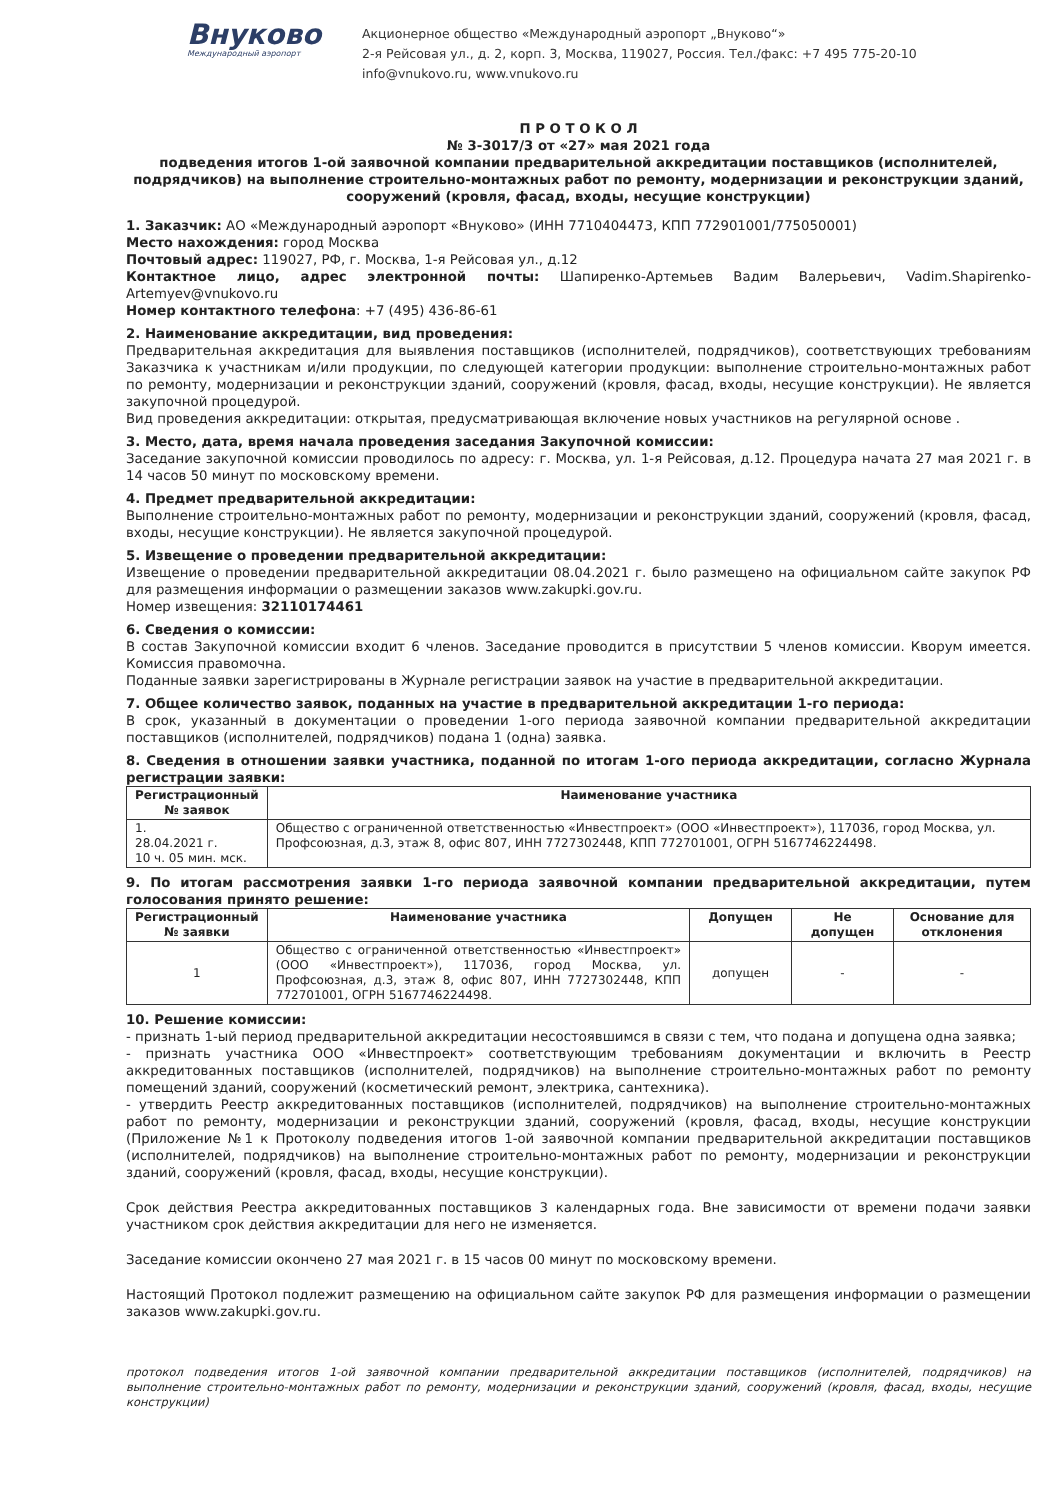Внуково
Международный аэропорт
Акционерное общество «Международный аэропорт „Внуково“»
2-я Рейсовая ул., д. 2, корп. 3, Москва, 119027, Россия. Тел./факс: +7 495 775-20-10
info@vnukovo.ru, www.vnukovo.ru
П Р О Т О К О Л
№ 3-3017/3 от «27» мая 2021 года
подведения итогов 1-ой заявочной компании предварительной аккредитации поставщиков (исполнителей, подрядчиков) на выполнение строительно-монтажных работ по ремонту, модернизации и реконструкции зданий, сооружений (кровля, фасад, входы, несущие конструкции)
1. Заказчик: АО «Международный аэропорт «Внуково» (ИНН 7710404473, КПП 772901001/775050001)
Место нахождения: город Москва
Почтовый адрес: 119027, РФ, г. Москва, 1-я Рейсовая ул., д.12
Контактное лицо, адрес электронной почты: Шапиренко-Артемьев Вадим Валерьевич, Vadim.Shapirenko-Artemyev@vnukovo.ru
Номер контактного телефона: +7 (495) 436-86-61
2. Наименование аккредитации, вид проведения:
Предварительная аккредитация для выявления поставщиков (исполнителей, подрядчиков), соответствующих требованиям Заказчика к участникам и/или продукции, по следующей категории продукции: выполнение строительно-монтажных работ по ремонту, модернизации и реконструкции зданий, сооружений (кровля, фасад, входы, несущие конструкции). Не является закупочной процедурой.
Вид проведения аккредитации: открытая, предусматривающая включение новых участников на регулярной основе .
3. Место, дата, время начала проведения заседания Закупочной комиссии:
Заседание закупочной комиссии проводилось по адресу: г. Москва, ул. 1-я Рейсовая, д.12. Процедура начата 27 мая 2021 г. в 14 часов 50 минут по московскому времени.
4. Предмет предварительной аккредитации:
Выполнение строительно-монтажных работ по ремонту, модернизации и реконструкции зданий, сооружений (кровля, фасад, входы, несущие конструкции). Не является закупочной процедурой.
5. Извещение о проведении предварительной аккредитации:
Извещение о проведении предварительной аккредитации 08.04.2021 г. было размещено на официальном сайте закупок РФ для размещения информации о размещении заказов www.zakupki.gov.ru.
Номер извещения: 32110174461
6. Сведения о комиссии:
В состав Закупочной комиссии входит 6 членов. Заседание проводится в присутствии 5 членов комиссии. Кворум имеется. Комиссия правомочна.
Поданные заявки зарегистрированы в Журнале регистрации заявок на участие в предварительной аккредитации.
7. Общее количество заявок, поданных на участие в предварительной аккредитации 1-го периода:
В срок, указанный в документации о проведении 1-ого периода заявочной компании предварительной аккредитации поставщиков (исполнителей, подрядчиков) подана 1 (одна) заявка.
8. Сведения в отношении заявки участника, поданной по итогам 1-ого периода аккредитации, согласно Журнала регистрации заявки:
| Регистрационный № заявок | Наименование участника |
| --- | --- |
| 1. 28.04.2021 г. 10 ч. 05 мин. мск. | Общество с ограниченной ответственностью «Инвестпроект» (ООО «Инвестпроект»), 117036, город Москва, ул. Профсоюзная, д.3, этаж 8, офис 807, ИНН 7727302448, КПП 772701001, ОГРН 5167746224498. |
9. По итогам рассмотрения заявки 1-го периода заявочной компании предварительной аккредитации, путем голосования принято решение:
| Регистрационный № заявки | Наименование участника | Допущен | Не допущен | Основание для отклонения |
| --- | --- | --- | --- | --- |
| 1 | Общество с ограниченной ответственностью «Инвестпроект» (ООО «Инвестпроект»), 117036, город Москва, ул. Профсоюзная, д.3, этаж 8, офис 807, ИНН 7727302448, КПП 772701001, ОГРН 5167746224498. | допущен | - | - |
10. Решение комиссии:
- признать 1-ый период предварительной аккредитации несостоявшимся в связи с тем, что подана и допущена одна заявка;
- признать участника ООО «Инвестпроект» соответствующим требованиям документации и включить в Реестр аккредитованных поставщиков (исполнителей, подрядчиков) на выполнение строительно-монтажных работ по ремонту помещений зданий, сооружений (косметический ремонт, электрика, сантехника).
- утвердить Реестр аккредитованных поставщиков (исполнителей, подрядчиков) на выполнение строительно-монтажных работ по ремонту, модернизации и реконструкции зданий, сооружений (кровля, фасад, входы, несущие конструкции (Приложение №1 к Протоколу подведения итогов 1-ой заявочной компании предварительной аккредитации поставщиков (исполнителей, подрядчиков) на выполнение строительно-монтажных работ по ремонту, модернизации и реконструкции зданий, сооружений (кровля, фасад, входы, несущие конструкции).
Срок действия Реестра аккредитованных поставщиков 3 календарных года. Вне зависимости от времени подачи заявки участником срок действия аккредитации для него не изменяется.
Заседание комиссии окончено 27 мая 2021 г. в 15 часов 00 минут по московскому времени.
Настоящий Протокол подлежит размещению на официальном сайте закупок РФ для размещения информации о размещении заказов www.zakupki.gov.ru.
протокол подведения итогов 1-ой заявочной компании предварительной аккредитации поставщиков (исполнителей, подрядчиков) на выполнение строительно-монтажных работ по ремонту, модернизации и реконструкции зданий, сооружений (кровля, фасад, входы, несущие конструкции)